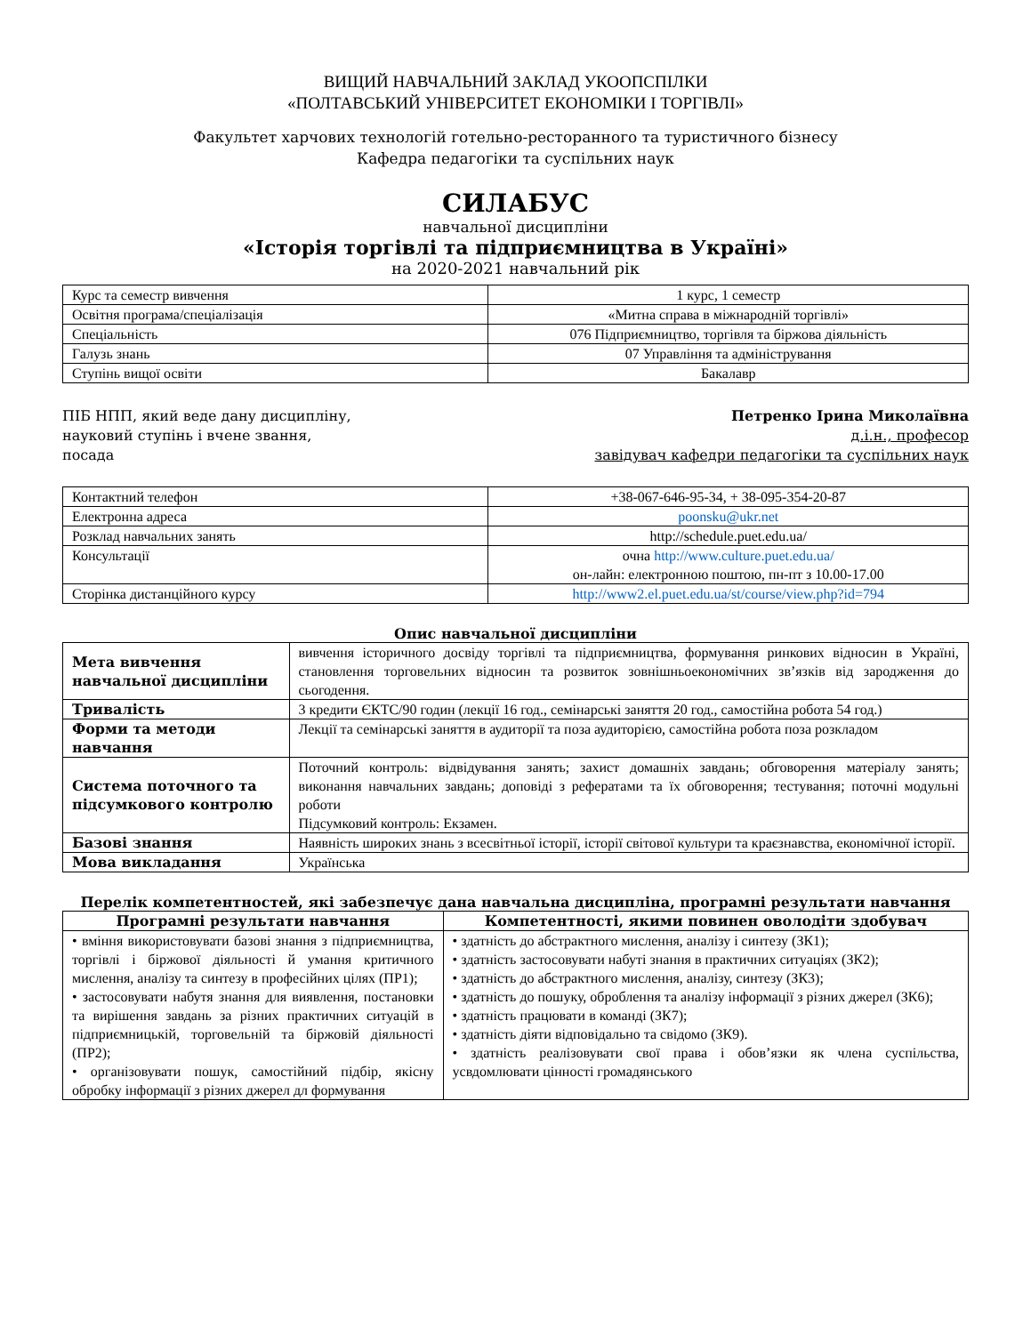ВИЩИЙ НАВЧАЛЬНИЙ ЗАКЛАД УКООПСПІЛКИ
«ПОЛТАВСЬКИЙ УНІВЕРСИТЕТ ЕКОНОМІКИ І ТОРГІВЛІ»
Факультет харчових технологій готельно-ресторанного та туристичного бізнесу
Кафедра педагогіки та суспільних наук
СИЛАБУС
навчальної дисципліни
«Історія торгівлі та підприємництва в Україні»
на 2020-2021 навчальний рік
| Курс та семестр вивчення | 1 курс, 1 семестр |
| Освітня програма/спеціалізація | «Митна справа в міжнародній торгівлі» |
| Спеціальність | 076 Підприємництво, торгівля та біржова діяльність |
| Галузь знань | 07 Управління та адміністрування |
| Ступінь вищої освіти | Бакалавр |
ПІБ НПП, який веде дану дисципліну,
науковий ступінь і вчене звання,
посада
Петренко Ірина Миколаївна
д.і.н., професор
завідувач кафедри педагогіки та суспільних наук
| Контактний телефон | +38-067-646-95-34, + 38-095-354-20-87 |
| Електронна адреса | poonsku@ukr.net |
| Розклад навчальних занять | http://schedule.puet.edu.ua/ |
| Консультації | очна http://www.culture.puet.edu.ua/ он-лайн: електронною поштою, пн-пт з 10.00-17.00 |
| Сторінка дистанційного курсу | http://www2.el.puet.edu.ua/st/course/view.php?id=794 |
Опис навчальної дисципліни
| Мета вивчення навчальної дисципліни | вивчення історичного досвіду торгівлі та підприємництва, формування ринкових відносин в Україні, становлення торговельних відносин та розвиток зовнішньоекономічних зв’язків від зародження до сьогодення. |
| Тривалість | 3 кредити ЄКТС/90 годин (лекції 16 год., семінарські заняття 20 год., самостійна робота 54 год.) |
| Форми та методи навчання | Лекції та семінарські заняття в аудиторії та поза аудиторією, самостійна робота поза розкладом |
| Система поточного та підсумкового контролю | Поточний контроль: відвідування занять; захист домашніх завдань; обговорення матеріалу занять; виконання навчальних завдань; доповіді з рефератами та їх обговорення; тестування; поточні модульні роботи Підсумковий контроль: Екзамен. |
| Базові знання | Наявність широких знань з всесвітньої історії, історії світової культури та краєзнавства, економічної історії. |
| Мова викладання | Українська |
Перелік компетентностей, які забезпечує дана навчальна дисципліна, програмні результати навчання
| Програмні результати навчання | Компетентності, якими повинен оволодіти здобувач |
| --- | --- |
| • вміння використовувати базові знання з підприємництва, торгівлі і біржової діяльності й умання критичного мислення, аналізу та синтезу в професійних цілях (ПР1); • застосовувати набутя знання для виявлення, постановки та вирішення завдань за різних практичних ситуацій в підприємницькій, торговельній та біржовій діяльності (ПР2); • організовувати пошук, самостійний підбір, якісну обробку інформації з різних джерел дл формування | • здатність до абстрактного мислення, аналізу і синтезу (ЗК1); • здатність застосовувати набуті знання в практичних ситуаціях (ЗК2); • здатність до абстрактного мислення, аналізу, синтезу (ЗК3); • здатність до пошуку, оброблення та аналізу інформації з різних джерел (ЗК6); • здатність працювати в команді (ЗК7); • здатність діяти відповідально та свідомо (ЗК9). • здатність реалізовувати свої права і обов’язки як члена суспільства, усвдомлювати цінності громадянського |